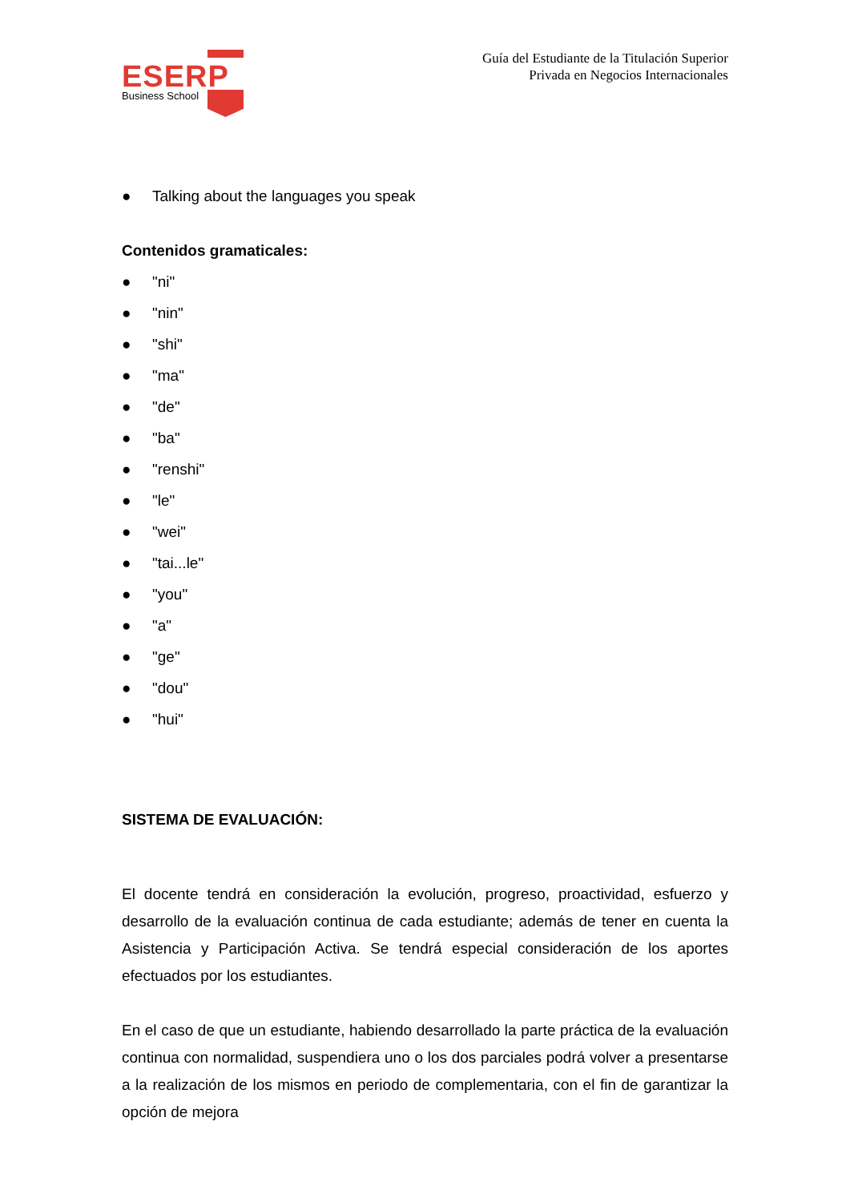ESERP
Business School
Guía del Estudiante de la Titulación Superior
Privada en Negocios Internacionales
● Talking about the languages you speak
Contenidos gramaticales:
● "ni"
● "nin"
● "shi"
● "ma"
● "de"
● "ba"
● "renshi"
● "le"
● "wei"
● "tai...le"
● "you"
● "a"
● "ge"
● "dou"
● "hui"
SISTEMA DE EVALUACIÓN:
El docente tendrá en consideración la evolución, progreso, proactividad, esfuerzo y desarrollo de la evaluación continua de cada estudiante; además de tener en cuenta la Asistencia y Participación Activa. Se tendrá especial consideración de los aportes efectuados por los estudiantes.
En el caso de que un estudiante, habiendo desarrollado la parte práctica de la evaluación continua con normalidad, suspendiera uno o los dos parciales podrá volver a presentarse a la realización de los mismos en periodo de complementaria, con el fin de garantizar la opción de mejora